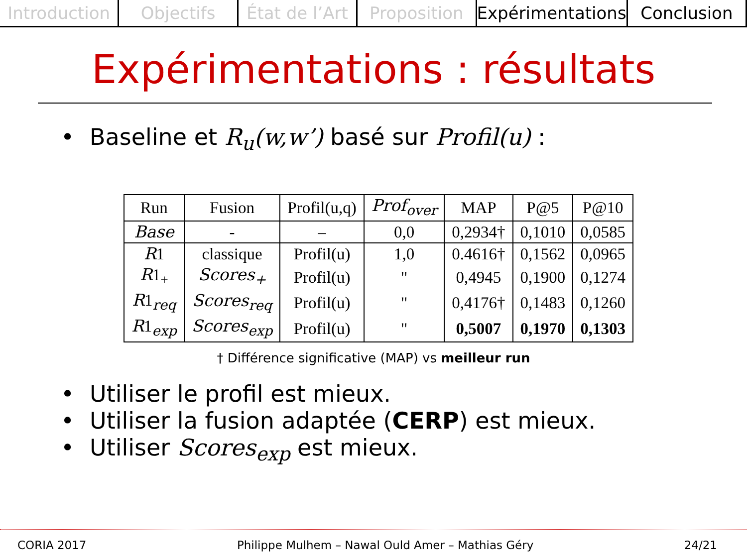Introduction Objectifs État de l’Art Proposition Expérimentations Conclusion
Expérimentations : résultats
Baseline et R<sub>u</sub>(w,w’) basé sur Profil(u) :
| Run | Fusion | Profil(u,q) | Prof<sub>over</sub> | MAP | P@5 | P@10 |
| --- | --- | --- | --- | --- | --- | --- |
| Base | - | – | 0,0 | 0,2934† | 0,1010 | 0,0585 |
| R 1 | classique | Profil(u) | 1,0 | 0.4616† | 0,1562 | 0,0965 |
| R 1<sub>+</sub> | Scores<sub>+</sub> | Profil(u) | " | 0,4945 | 0,1900 | 0,1274 |
| R 1<sub>req</sub> | Scores<sub>req</sub> | Profil(u) | " | 0,4176† | 0,1483 | 0,1260 |
| R 1<sub>exp</sub> | Scores<sub>exp</sub> | Profil(u) | " | 0,5007 | 0,1970 | 0,1303 |
† Différence significative (MAP) vs meilleur run
Utiliser le profil est mieux.
Utiliser la fusion adaptée (CERP) est mieux.
Utiliser Scores<sub>exp</sub> est mieux.
CORIA 2017 Philippe Mulhem – Nawal Ould Amer – Mathias Géry 24/21